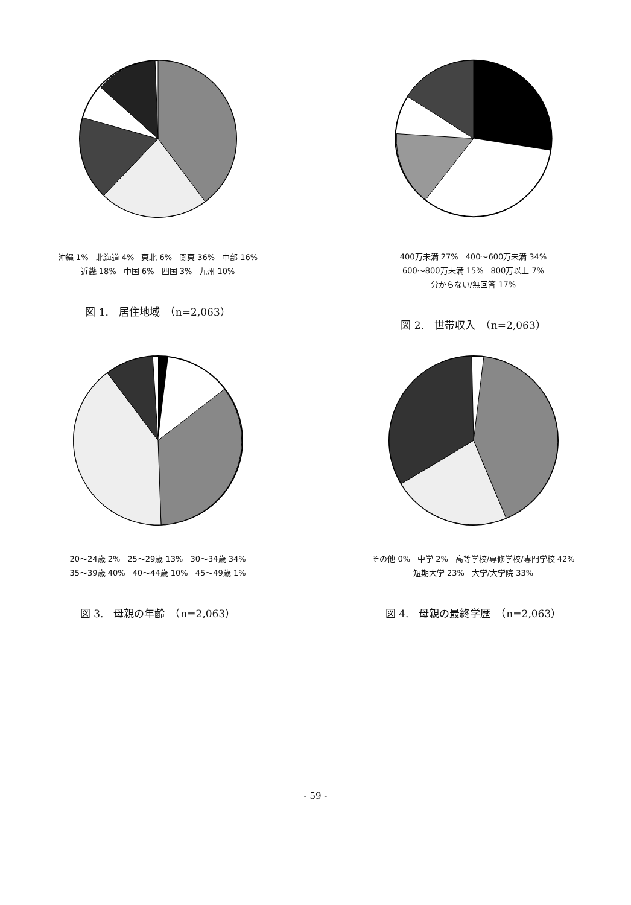沖縄 1% 北海道 4% 東北 6% 関東 36% 中部 16% 近畿 18% 中国 6% 四国 3% 九州 10%
図 1.　居住地域　（n=2,063）
400万未満 27% 400〜600万未満 34% 600〜800万未満 15% 800万以上 7% 分からない/無回答 17%
図 2.　世帯収入　（n=2,063）
20〜24歳 2% 25〜29歳 13% 30〜34歳 34% 35〜39歳 40% 40〜44歳 10% 45〜49歳 1%
図 3.　母親の年齢　（n=2,063）
その他 0% 中学 2% 高等学校/専修学校/専門学校 42% 短期大学 23% 大学/大学院 33%
図 4.　母親の最終学歴　（n=2,063）
- 59 -